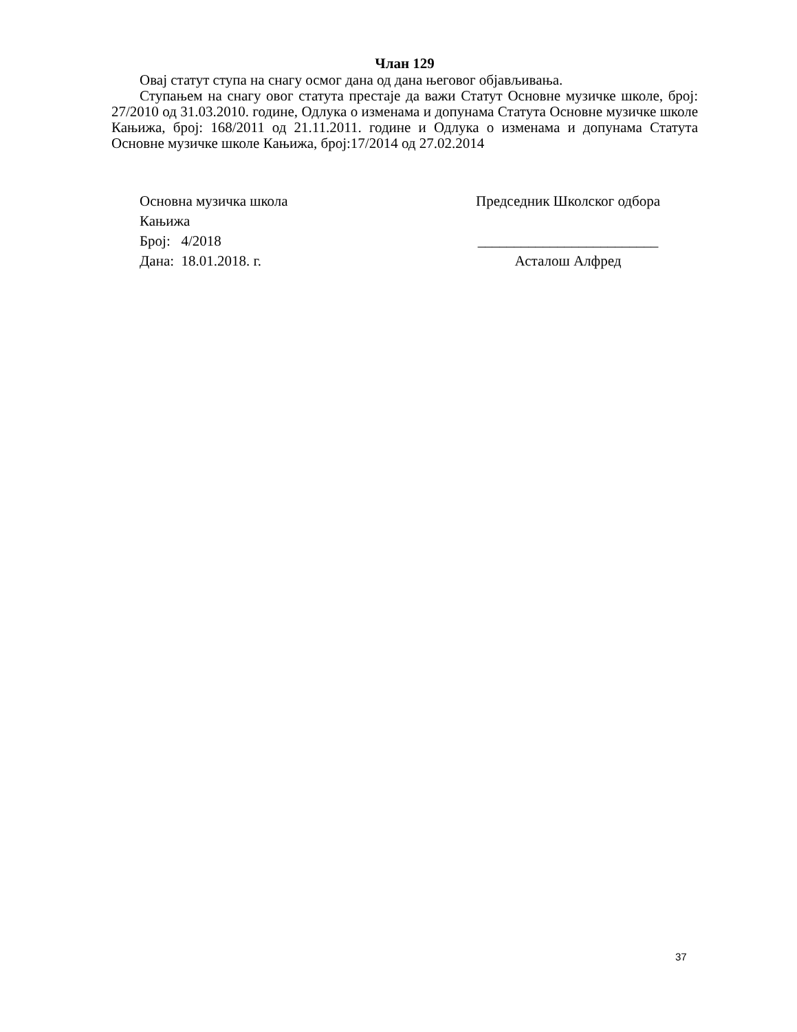Члан 129
Овај статут ступа на снагу осмог дана од дана његовог објављивања.
Ступањем на снагу овог статута престаје да важи Статут Основне музичке школе, број: 27/2010 од 31.03.2010. године, Одлука о изменама и допунама Статута Основне музичке школе Кањижа, број: 168/2011 од 21.11.2011. године и Одлука о изменама и допунама Статута Основне музичке школе Кањижа, број:17/2014 од 27.02.2014
Основна музичка школа
Кањижа
Број: 4/2018
Дана: 18.01.2018. г.
Председник Школског одбора
_________________________
Асталош Алфред
37